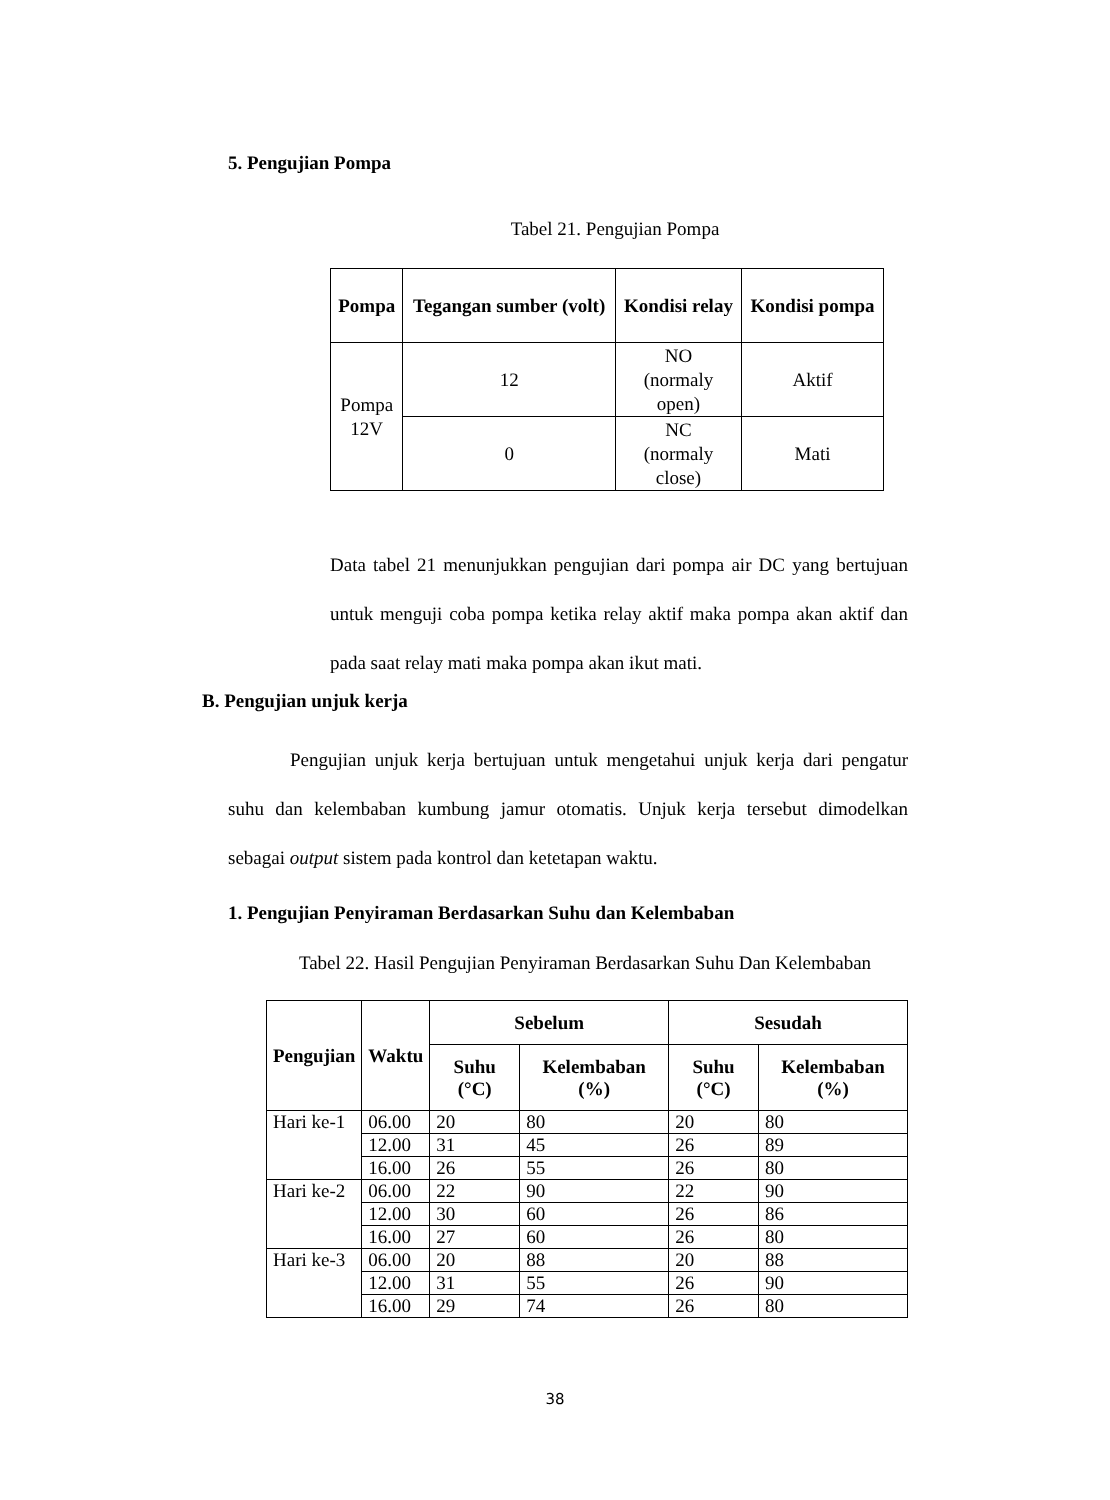5. Pengujian Pompa
Tabel 21. Pengujian Pompa
| Pompa | Tegangan sumber (volt) | Kondisi relay | Kondisi pompa |
| --- | --- | --- | --- |
| Pompa 12V | 12 | NO (normaly open) | Aktif |
| | 0 | NC (normaly close) | Mati |
Data tabel 21 menunjukkan pengujian dari pompa air DC yang bertujuan untuk menguji coba pompa ketika relay aktif maka pompa akan aktif dan pada saat relay mati maka pompa akan ikut mati.
B. Pengujian unjuk kerja
Pengujian unjuk kerja bertujuan untuk mengetahui unjuk kerja dari pengatur suhu dan kelembaban kumbung jamur otomatis. Unjuk kerja tersebut dimodelkan sebagai output sistem pada kontrol dan ketetapan waktu.
1. Pengujian Penyiraman Berdasarkan Suhu dan Kelembaban
Tabel 22. Hasil Pengujian Penyiraman Berdasarkan Suhu Dan Kelembaban
| Pengujian | Waktu | Sebelum | | Sesudah | |
| --- | --- | --- | --- | --- | --- |
| | | Suhu (°C) | Kelembaban (%) | Suhu (°C) | Kelembaban (%) |
| Hari ke-1 | 06.00 | 20 | 80 | 20 | 80 |
| | 12.00 | 31 | 45 | 26 | 89 |
| | 16.00 | 26 | 55 | 26 | 80 |
| Hari ke-2 | 06.00 | 22 | 90 | 22 | 90 |
| | 12.00 | 30 | 60 | 26 | 86 |
| | 16.00 | 27 | 60 | 26 | 80 |
| Hari ke-3 | 06.00 | 20 | 88 | 20 | 88 |
| | 12.00 | 31 | 55 | 26 | 90 |
| | 16.00 | 29 | 74 | 26 | 80 |
38